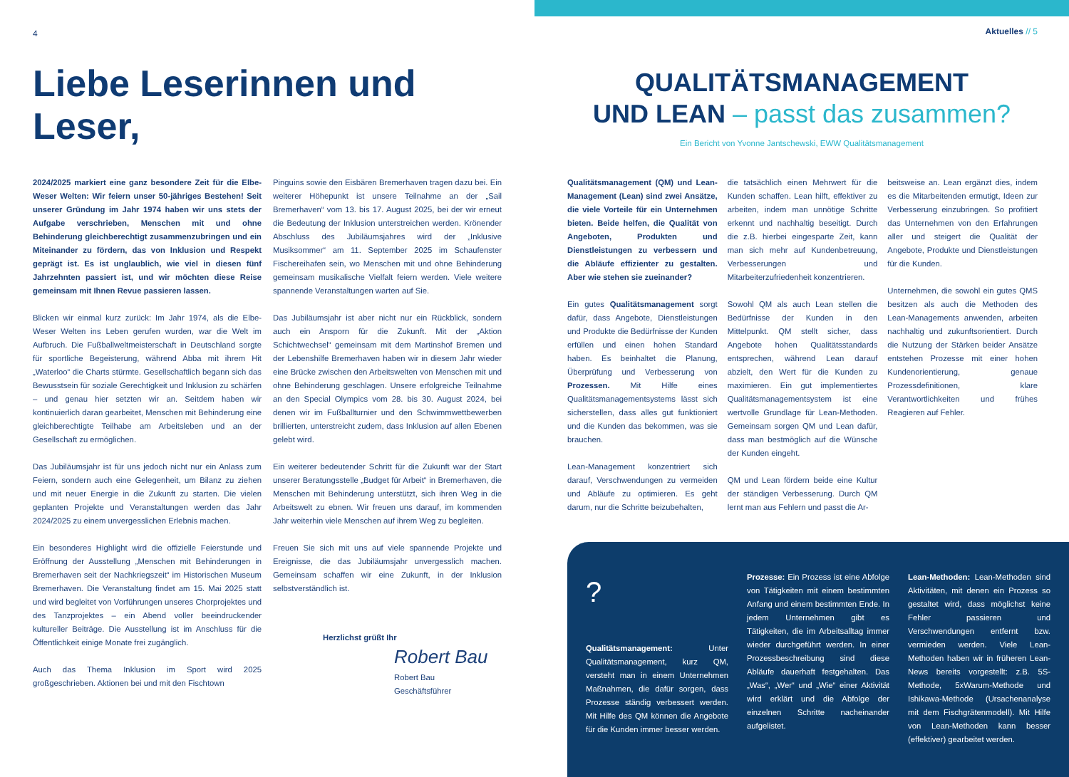4
Liebe Leserinnen und Leser,
2024/2025 markiert eine ganz besondere Zeit für die Elbe-Weser Welten: Wir feiern unser 50-jähriges Bestehen! Seit unserer Gründung im Jahr 1974 haben wir uns stets der Aufgabe verschrieben, Menschen mit und ohne Behinderung gleichberechtigt zusammenzubringen und ein Miteinander zu fördern, das von Inklusion und Respekt geprägt ist. Es ist unglaublich, wie viel in diesen fünf Jahrzehnten passiert ist, und wir möchten diese Reise gemeinsam mit Ihnen Revue passieren lassen.
Blicken wir einmal kurz zurück: Im Jahr 1974, als die Elbe-Weser Welten ins Leben gerufen wurden, war die Welt im Aufbruch. Die Fußballweltmeisterschaft in Deutschland sorgte für sportliche Begeisterung, während Abba mit ihrem Hit „Waterloo“ die Charts stürmte. Gesellschaftlich begann sich das Bewusstsein für soziale Gerechtigkeit und Inklusion zu schärfen – und genau hier setzten wir an. Seitdem haben wir kontinuierlich daran gearbeitet, Menschen mit Behinderung eine gleichberechtigte Teilhabe am Arbeitsleben und an der Gesellschaft zu ermöglichen.
Das Jubiläumsjahr ist für uns jedoch nicht nur ein Anlass zum Feiern, sondern auch eine Gelegenheit, um Bilanz zu ziehen und mit neuer Energie in die Zukunft zu starten. Die vielen geplanten Projekte und Veranstaltungen werden das Jahr 2024/2025 zu einem unvergesslichen Erlebnis machen.
Ein besonderes Highlight wird die offizielle Feierstunde und Eröffnung der Ausstellung „Menschen mit Behinderungen in Bremerhaven seit der Nachkriegszeit“ im Historischen Museum Bremerhaven. Die Veranstaltung findet am 15. Mai 2025 statt und wird begleitet von Vorführungen unseres Chorprojektes und des Tanzprojektes – ein Abend voller beeindruckender kultureller Beiträge. Die Ausstellung ist im Anschluss für die Öffentlichkeit einige Monate frei zugänglich.
Auch das Thema Inklusion im Sport wird 2025 großgeschrieben. Aktionen bei und mit den Fischtown
Pinguins sowie den Eisbären Bremerhaven tragen dazu bei. Ein weiterer Höhepunkt ist unsere Teilnahme an der „Sail Bremerhaven“ vom 13. bis 17. August 2025, bei der wir erneut die Bedeutung der Inklusion unterstreichen werden. Krönender Abschluss des Jubiläumsjahres wird der „Inklusive Musiksommer“ am 11. September 2025 im Schaufenster Fischereihafen sein, wo Menschen mit und ohne Behinderung gemeinsam musikalische Vielfalt feiern werden. Viele weitere spannende Veranstaltungen warten auf Sie.
Das Jubiläumsjahr ist aber nicht nur ein Rückblick, sondern auch ein Ansporn für die Zukunft. Mit der „Aktion Schichtwechsel“ gemeinsam mit dem Martinshof Bremen und der Lebenshilfe Bremerhaven haben wir in diesem Jahr wieder eine Brücke zwischen den Arbeitswelten von Menschen mit und ohne Behinderung geschlagen. Unsere erfolgreiche Teilnahme an den Special Olympics vom 28. bis 30. August 2024, bei denen wir im Fußballturnier und den Schwimmwettbewerben brillierten, unterstreicht zudem, dass Inklusion auf allen Ebenen gelebt wird.
Ein weiterer bedeutender Schritt für die Zukunft war der Start unserer Beratungsstelle „Budget für Arbeit“ in Bremerhaven, die Menschen mit Behinderung unterstützt, sich ihren Weg in die Arbeitswelt zu ebnen. Wir freuen uns darauf, im kommenden Jahr weiterhin viele Menschen auf ihrem Weg zu begleiten.
Freuen Sie sich mit uns auf viele spannende Projekte und Ereignisse, die das Jubiläumsjahr unvergesslich machen. Gemeinsam schaffen wir eine Zukunft, in der Inklusion selbstverständlich ist.
Herzlichst grüßt Ihr
Robert Bau
Robert Bau
Geschäftsführer
Aktuelles // 5
QUALITÄTSMANAGEMENT
UND LEAN – passt das zusammen?
Ein Bericht von Yvonne Jantschewski, EWW Qualitätsmanagement
Qualitätsmanagement (QM) und Lean-Management (Lean) sind zwei Ansätze, die viele Vorteile für ein Unternehmen bieten. Beide helfen, die Qualität von Angeboten, Produkten und Dienstleistungen zu verbessern und die Abläufe effizienter zu gestalten. Aber wie stehen sie zueinander?
Ein gutes Qualitätsmanagement sorgt dafür, dass Angebote, Dienstleistungen und Produkte die Bedürfnisse der Kunden erfüllen und einen hohen Standard haben. Es beinhaltet die Planung, Überprüfung und Verbesserung von Prozessen. Mit Hilfe eines Qualitätsmanagementsystems lässt sich sicherstellen, dass alles gut funktioniert und die Kunden das bekommen, was sie brauchen.
Lean-Management konzentriert sich darauf, Verschwendungen zu vermeiden und Abläufe zu optimieren. Es geht darum, nur die Schritte beizubehalten,
die tatsächlich einen Mehrwert für die Kunden schaffen. Lean hilft, effektiver zu arbeiten, indem man unnötige Schritte erkennt und nachhaltig beseitigt. Durch die z.B. hierbei eingesparte Zeit, kann man sich mehr auf Kundenbetreuung, Verbesserungen und Mitarbeiterzufriedenheit konzentrieren.
Sowohl QM als auch Lean stellen die Bedürfnisse der Kunden in den Mittelpunkt. QM stellt sicher, dass Angebote hohen Qualitätsstandards entsprechen, während Lean darauf abzielt, den Wert für die Kunden zu maximieren. Ein gut implementiertes Qualitätsmanagementsystem ist eine wertvolle Grundlage für Lean-Methoden. Gemeinsam sorgen QM und Lean dafür, dass man bestmöglich auf die Wünsche der Kunden eingeht.
QM und Lean fördern beide eine Kultur der ständigen Verbesserung. Durch QM lernt man aus Fehlern und passt die Ar-
beitsweise an. Lean ergänzt dies, indem es die Mitarbeitenden ermutigt, Ideen zur Verbesserung einzubringen. So profitiert das Unternehmen von den Erfahrungen aller und steigert die Qualität der Angebote, Produkte und Dienstleistungen für die Kunden.
Unternehmen, die sowohl ein gutes QMS besitzen als auch die Methoden des Lean-Managements anwenden, arbeiten nachhaltig und zukunftsorientiert. Durch die Nutzung der Stärken beider Ansätze entstehen Prozesse mit einer hohen Kundenorientierung, genaue Prozessdefinitionen, klare Verantwortlichkeiten und frühes Reagieren auf Fehler.
?
Qualitätsmanagement: Unter Qualitätsmanagement, kurz QM, versteht man in einem Unternehmen Maßnahmen, die dafür sorgen, dass Prozesse ständig verbessert werden. Mit Hilfe des QM können die Angebote für die Kunden immer besser werden.
Prozesse: Ein Prozess ist eine Abfolge von Tätigkeiten mit einem bestimmten Anfang und einem bestimmten Ende. In jedem Unternehmen gibt es Tätigkeiten, die im Arbeitsalltag immer wieder durchgeführt werden. In einer Prozessbeschreibung sind diese Abläufe dauerhaft festgehalten. Das „Was“, „Wer“ und „Wie“ einer Aktivität wird erklärt und die Abfolge der einzelnen Schritte nacheinander aufgelistet.
Lean-Methoden: Lean-Methoden sind Aktivitäten, mit denen ein Prozess so gestaltet wird, dass möglichst keine Fehler passieren und Verschwendungen entfernt bzw. vermieden werden. Viele Lean-Methoden haben wir in früheren Lean-News bereits vorgestellt: z.B. 5S-Methode, 5xWarum-Methode und Ishikawa-Methode (Ursachenanalyse mit dem Fischgrätenmodell). Mit Hilfe von Lean-Methoden kann besser (effektiver) gearbeitet werden.